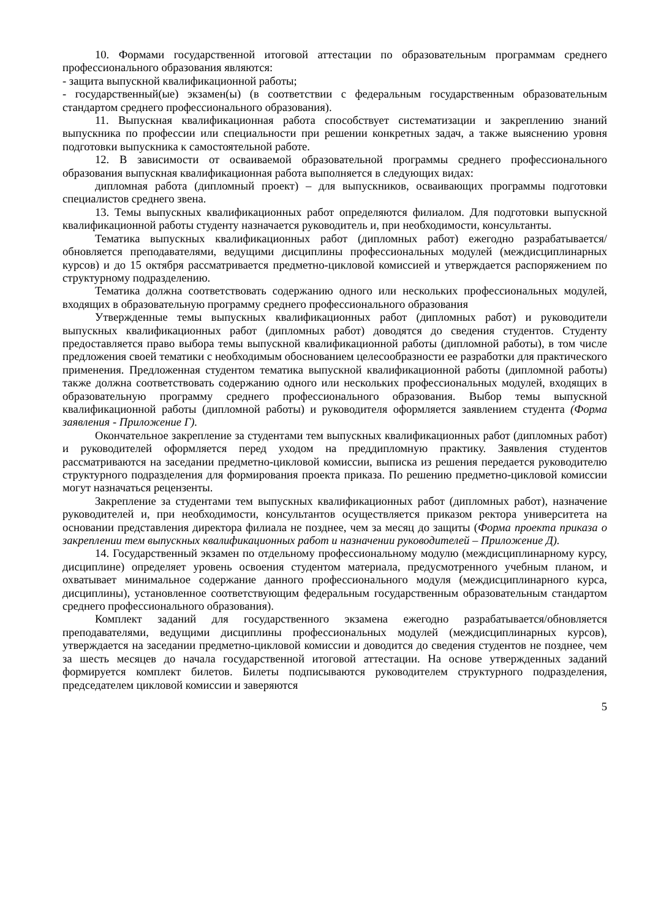10. Формами государственной итоговой аттестации по образовательным программам среднего профессионального образования являются:
- защита выпускной квалификационной работы;
- государственный(ые) экзамен(ы) (в соответствии с федеральным государственным образовательным стандартом среднего профессионального образования).
11. Выпускная квалификационная работа способствует систематизации и закреплению знаний выпускника по профессии или специальности при решении конкретных задач, а также выяснению уровня подготовки выпускника к самостоятельной работе.
12. В зависимости от осваиваемой образовательной программы среднего профессионального образования выпускная квалификационная работа выполняется в следующих видах:
дипломная работа (дипломный проект) – для выпускников, осваивающих программы подготовки специалистов среднего звена.
13. Темы выпускных квалификационных работ определяются филиалом. Для подготовки выпускной квалификационной работы студенту назначается руководитель и, при необходимости, консультанты.
Тематика выпускных квалификационных работ (дипломных работ) ежегодно разрабатывается/обновляется преподавателями, ведущими дисциплины профессиональных модулей (междисциплинарных курсов) и до 15 октября рассматривается предметно-цикловой комиссией и утверждается распоряжением по структурному подразделению.
Тематика должна соответствовать содержанию одного или нескольких профессиональных модулей, входящих в образовательную программу среднего профессионального образования
Утвержденные темы выпускных квалификационных работ (дипломных работ) и руководители выпускных квалификационных работ (дипломных работ) доводятся до сведения студентов. Студенту предоставляется право выбора темы выпускной квалификационной работы (дипломной работы), в том числе предложения своей тематики с необходимым обоснованием целесообразности ее разработки для практического применения. Предложенная студентом тематика выпускной квалификационной работы (дипломной работы) также должна соответствовать содержанию одного или нескольких профессиональных модулей, входящих в образовательную программу среднего профессионального образования. Выбор темы выпускной квалификационной работы (дипломной работы) и руководителя оформляется заявлением студента (Форма заявления - Приложение Г).
Окончательное закрепление за студентами тем выпускных квалификационных работ (дипломных работ) и руководителей оформляется перед уходом на преддипломную практику. Заявления студентов рассматриваются на заседании предметно-цикловой комиссии, выписка из решения передается руководителю структурного подразделения для формирования проекта приказа. По решению предметно-цикловой комиссии могут назначаться рецензенты.
Закрепление за студентами тем выпускных квалификационных работ (дипломных работ), назначение руководителей и, при необходимости, консультантов осуществляется приказом ректора университета на основании представления директора филиала не позднее, чем за месяц до защиты (Форма проекта приказа о закреплении тем выпускных квалификационных работ и назначении руководителей – Приложение Д).
14. Государственный экзамен по отдельному профессиональному модулю (междисциплинарному курсу, дисциплине) определяет уровень освоения студентом материала, предусмотренного учебным планом, и охватывает минимальное содержание данного профессионального модуля (междисциплинарного курса, дисциплины), установленное соответствующим федеральным государственным образовательным стандартом среднего профессионального образования).
Комплект заданий для государственного экзамена ежегодно разрабатывается/обновляется преподавателями, ведущими дисциплины профессиональных модулей (междисциплинарных курсов), утверждается на заседании предметно-цикловой комиссии и доводится до сведения студентов не позднее, чем за шесть месяцев до начала государственной итоговой аттестации. На основе утвержденных заданий формируется комплект билетов. Билеты подписываются руководителем структурного подразделения, председателем цикловой комиссии и заверяются
5